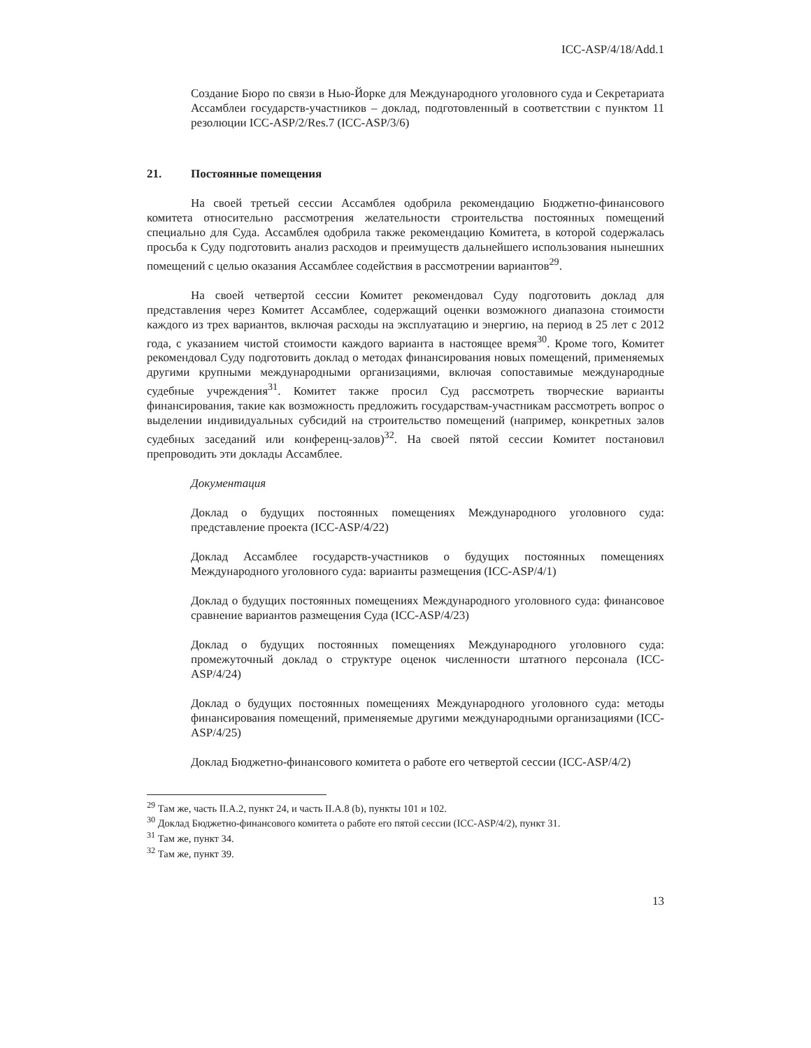ICC-ASP/4/18/Add.1
Создание Бюро по связи в Нью-Йорке для Международного уголовного суда и Секретариата Ассамблеи государств-участников – доклад, подготовленный в соответствии с пунктом 11 резолюции ICC-ASP/2/Res.7 (ICC-ASP/3/6)
21. Постоянные помещения
На своей третьей сессии Ассамблея одобрила рекомендацию Бюджетно-финансового комитета относительно рассмотрения желательности строительства постоянных помещений специально для Суда. Ассамблея одобрила также рекомендацию Комитета, в которой содержалась просьба к Суду подготовить анализ расходов и преимуществ дальнейшего использования нынешних помещений с целью оказания Ассамблее содействия в рассмотрении вариантов<sup>29</sup>.
На своей четвертой сессии Комитет рекомендовал Суду подготовить доклад для представления через Комитет Ассамблее, содержащий оценки возможного диапазона стоимости каждого из трех вариантов, включая расходы на эксплуатацию и энергию, на период в 25 лет с 2012 года, с указанием чистой стоимости каждого варианта в настоящее время<sup>30</sup>. Кроме того, Комитет рекомендовал Суду подготовить доклад о методах финансирования новых помещений, применяемых другими крупными международными организациями, включая сопоставимые международные судебные учреждения<sup>31</sup>. Комитет также просил Суд рассмотреть творческие варианты финансирования, такие как возможность предложить государствам-участникам рассмотреть вопрос о выделении индивидуальных субсидий на строительство помещений (например, конкретных залов судебных заседаний или конференц-залов)<sup>32</sup>. На своей пятой сессии Комитет постановил препроводить эти доклады Ассамблее.
Документация
Доклад о будущих постоянных помещениях Международного уголовного суда: представление проекта (ICC-ASP/4/22)
Доклад Ассамблее государств-участников о будущих постоянных помещениях Международного уголовного суда: варианты размещения (ICC-ASP/4/1)
Доклад о будущих постоянных помещениях Международного уголовного суда: финансовое сравнение вариантов размещения Суда (ICC-ASP/4/23)
Доклад о будущих постоянных помещениях Международного уголовного суда: промежуточный доклад о структуре оценок численности штатного персонала (ICC-ASP/4/24)
Доклад о будущих постоянных помещениях Международного уголовного суда: методы финансирования помещений, применяемые другими международными организациями (ICC-ASP/4/25)
Доклад Бюджетно-финансового комитета о работе его четвертой сессии (ICC-ASP/4/2)
<sup>29</sup> Там же, часть II.A.2, пункт 24, и часть II.A.8 (b), пункты 101 и 102.
<sup>30</sup> Доклад Бюджетно-финансового комитета о работе его пятой сессии (ICC-ASP/4/2), пункт 31.
<sup>31</sup> Там же, пункт 34.
<sup>32</sup> Там же, пункт 39.
13